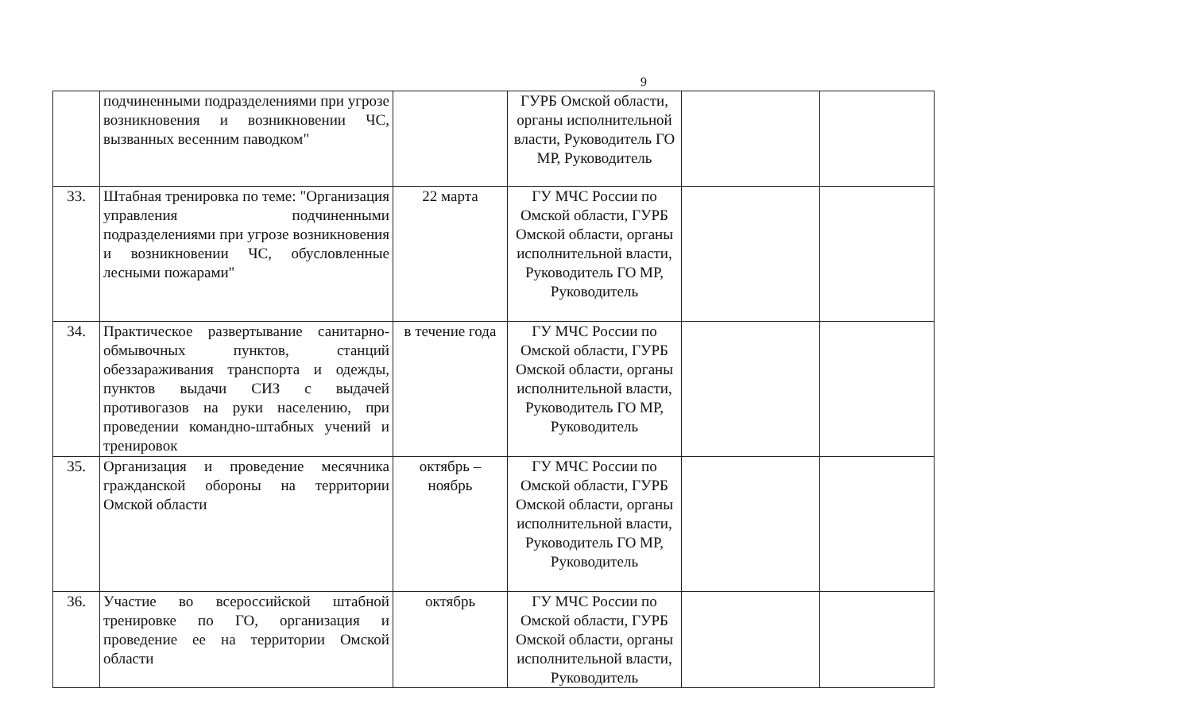9
| | подчиненными подразделениями при угрозе возникновения и возникновении ЧС, вызванных весенним паводком" | | ГУРБ Омской области, органы исполнительной власти, Руководитель ГО МР, Руководитель | | |
| 33. | Штабная тренировка по теме: "Организация управления подчиненными подразделениями при угрозе возникновения и возникновении ЧС, обусловленные лесными пожарами" | 22 марта | ГУ МЧС России по Омской области, ГУРБ Омской области, органы исполнительной власти, Руководитель ГО МР, Руководитель | | |
| 34. | Практическое развертывание санитарно-обмывочных пунктов, станций обеззараживания транспорта и одежды, пунктов выдачи СИЗ с выдачей противогазов на руки населению, при проведении командно-штабных учений и тренировок | в течение года | ГУ МЧС России по Омской области, ГУРБ Омской области, органы исполнительной власти, Руководитель ГО МР, Руководитель | | |
| 35. | Организация и проведение месячника гражданской обороны на территории Омской области | октябрь – ноябрь | ГУ МЧС России по Омской области, ГУРБ Омской области, органы исполнительной власти, Руководитель ГО МР, Руководитель | | |
| 36. | Участие во всероссийской штабной тренировке по ГО, организация и проведение ее на территории Омской области | октябрь | ГУ МЧС России по Омской области, ГУРБ Омской области, органы исполнительной власти, Руководитель | | |